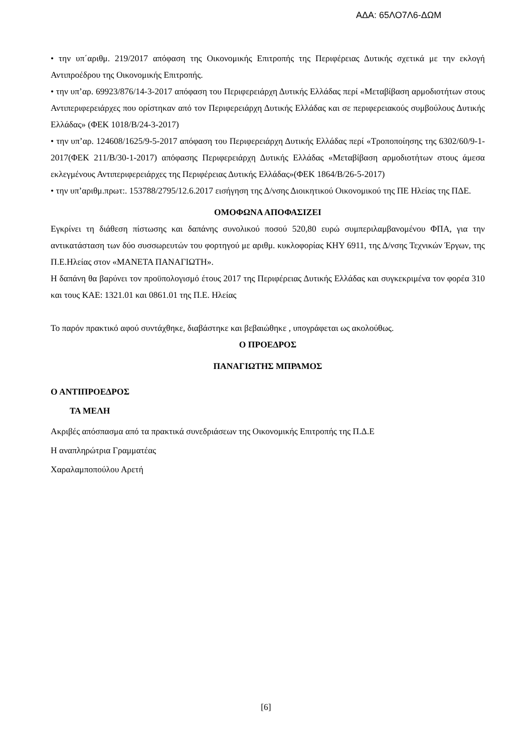ΑΔΑ: 65ΛΟ7Λ6-ΔΩΜ
• την υπ΄αριθμ. 219/2017 απόφαση της Οικονομικής Επιτροπής της Περιφέρειας Δυτικής σχετικά με την εκλογή Αντιπροέδρου της Οικονομικής Επιτροπής.
• την υπ’αρ. 69923/876/14-3-2017 απόφαση του Περιφερειάρχη Δυτικής Ελλάδας περί «Μεταβίβαση αρμοδιοτήτων στους Αντιπεριφερειάρχες που ορίστηκαν από τον Περιφερειάρχη Δυτικής Ελλάδας και σε περιφερειακούς συμβούλους Δυτικής Ελλάδας» (ΦΕΚ 1018/Β/24-3-2017)
• την υπ’αρ. 124608/1625/9-5-2017 απόφαση του Περιφερειάρχη Δυτικής Ελλάδας περί «Τροποποίησης της 6302/60/9-1-2017(ΦΕΚ 211/Β/30-1-2017) απόφασης Περιφερειάρχη Δυτικής Ελλάδας «Μεταβίβαση αρμοδιοτήτων στους άμεσα εκλεγμένους Αντιπεριφερειάρχες της Περιφέρειας Δυτικής Ελλάδας»(ΦΕΚ 1864/Β/26-5-2017)
• την υπ’αριθμ.πρωτ:. 153788/2795/12.6.2017 εισήγηση της Δ/νσης Διοικητικού Οικονομικού της ΠΕ Ηλείας της ΠΔΕ.
ΟΜΟΦΩΝΑ ΑΠΟΦΑΣΙΖΕΙ
Εγκρίνει τη διάθεση πίστωσης και δαπάνης συνολικού ποσού 520,80 ευρώ συμπεριλαμβανομένου ΦΠΑ, για την αντικατάσταση των δύο συσσωρευτών του φορτηγού με αριθμ. κυκλοφορίας ΚΗΥ 6911, της Δ/νσης Τεχνικών Έργων, της Π.Ε.Ηλείας στον «ΜΑΝΕΤΑ ΠΑΝΑΓΙΩΤΗ».
Η δαπάνη θα βαρύνει τον προϋπολογισμό έτους 2017 της Περιφέρειας Δυτικής Ελλάδας και συγκεκριμένα τον φορέα 310 και τους ΚΑΕ: 1321.01 και 0861.01 της Π.Ε. Ηλείας
Το παρόν πρακτικό αφού συντάχθηκε, διαβάστηκε και βεβαιώθηκε , υπογράφεται ως ακολούθως.
Ο ΠΡΟΕΔΡΟΣ
ΠΑΝΑΓΙΩΤΗΣ ΜΠΡΑΜΟΣ
Ο ΑΝΤΙΠΡΟΕΔΡΟΣ
ΤΑ ΜΕΛΗ
Ακριβές απόσπασμα από τα πρακτικά συνεδριάσεων της Οικονομικής Επιτροπής της Π.Δ.Ε
Η αναπληρώτρια Γραμματέας
Χαραλαμποπούλου Αρετή
[6]